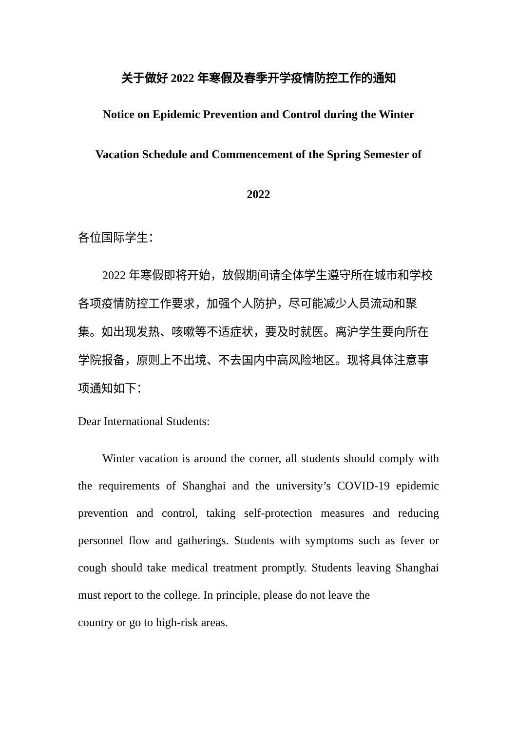关于做好 2022 年寒假及春季开学疫情防控工作的通知
Notice on Epidemic Prevention and Control during the Winter
Vacation Schedule and Commencement of the Spring Semester of
2022
各位国际学生：
2022 年寒假即将开始，放假期间请全体学生遵守所在城市和学校各项疫情防控工作要求，加强个人防护，尽可能减少人员流动和聚集。如出现发热、咳嗽等不适症状，要及时就医。离沪学生要向所在学院报备，原则上不出境、不去国内中高风险地区。现将具体注意事项通知如下：
Dear International Students:
Winter vacation is around the corner, all students should comply with the requirements of Shanghai and the university’s COVID-19 epidemic prevention and control, taking self-protection measures and reducing personnel flow and gatherings. Students with symptoms such as fever or cough should take medical treatment promptly. Students leaving Shanghai must report to the college. In principle, please do not leave the
country or go to high-risk areas.